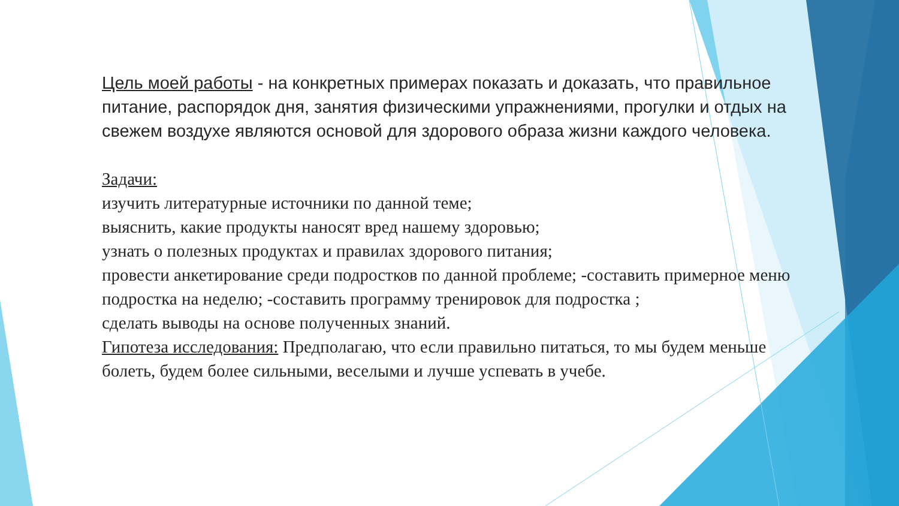Цель моей работы - на конкретных примерах показать и доказать, что правильное питание, распорядок дня, занятия физическими упражнениями, прогулки и отдых на свежем воздухе являются основой для здорового образа жизни каждого человека.
Задачи:
изучить литературные источники по данной теме;
выяснить, какие продукты наносят вред нашему здоровью;
узнать о полезных продуктах и правилах здорового питания;
провести анкетирование среди подростков по данной проблеме; -составить примерное меню подростка на неделю; -составить программу тренировок для подростка ;
сделать выводы на основе полученных знаний.
Гипотеза исследования: Предполагаю, что если правильно питаться, то мы будем меньше болеть, будем более сильными, веселыми и лучше успевать в учебе.